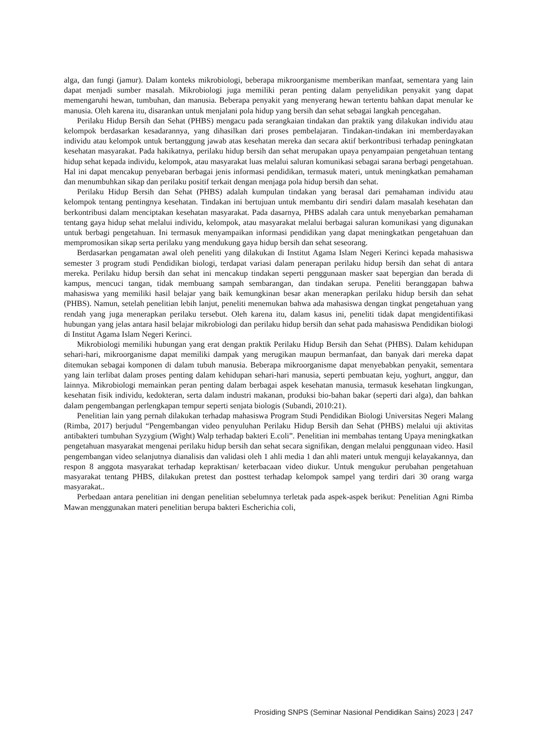alga, dan fungi (jamur). Dalam konteks mikrobiologi, beberapa mikroorganisme memberikan manfaat, sementara yang lain dapat menjadi sumber masalah. Mikrobiologi juga memiliki peran penting dalam penyelidikan penyakit yang dapat memengaruhi hewan, tumbuhan, dan manusia. Beberapa penyakit yang menyerang hewan tertentu bahkan dapat menular ke manusia. Oleh karena itu, disarankan untuk menjalani pola hidup yang bersih dan sehat sebagai langkah pencegahan.
Perilaku Hidup Bersih dan Sehat (PHBS) mengacu pada serangkaian tindakan dan praktik yang dilakukan individu atau kelompok berdasarkan kesadarannya, yang dihasilkan dari proses pembelajaran. Tindakan-tindakan ini memberdayakan individu atau kelompok untuk bertanggung jawab atas kesehatan mereka dan secara aktif berkontribusi terhadap peningkatan kesehatan masyarakat. Pada hakikatnya, perilaku hidup bersih dan sehat merupakan upaya penyampaian pengetahuan tentang hidup sehat kepada individu, kelompok, atau masyarakat luas melalui saluran komunikasi sebagai sarana berbagi pengetahuan. Hal ini dapat mencakup penyebaran berbagai jenis informasi pendidikan, termasuk materi, untuk meningkatkan pemahaman dan menumbuhkan sikap dan perilaku positif terkait dengan menjaga pola hidup bersih dan sehat.
Perilaku Hidup Bersih dan Sehat (PHBS) adalah kumpulan tindakan yang berasal dari pemahaman individu atau kelompok tentang pentingnya kesehatan. Tindakan ini bertujuan untuk membantu diri sendiri dalam masalah kesehatan dan berkontribusi dalam menciptakan kesehatan masyarakat. Pada dasarnya, PHBS adalah cara untuk menyebarkan pemahaman tentang gaya hidup sehat melalui individu, kelompok, atau masyarakat melalui berbagai saluran komunikasi yang digunakan untuk berbagi pengetahuan. Ini termasuk menyampaikan informasi pendidikan yang dapat meningkatkan pengetahuan dan mempromosikan sikap serta perilaku yang mendukung gaya hidup bersih dan sehat seseorang.
Berdasarkan pengamatan awal oleh peneliti yang dilakukan di Institut Agama Islam Negeri Kerinci kepada mahasiswa semester 3 program studi Pendidikan biologi, terdapat variasi dalam penerapan perilaku hidup bersih dan sehat di antara mereka. Perilaku hidup bersih dan sehat ini mencakup tindakan seperti penggunaan masker saat bepergian dan berada di kampus, mencuci tangan, tidak membuang sampah sembarangan, dan tindakan serupa. Peneliti beranggapan bahwa mahasiswa yang memiliki hasil belajar yang baik kemungkinan besar akan menerapkan perilaku hidup bersih dan sehat (PHBS). Namun, setelah penelitian lebih lanjut, peneliti menemukan bahwa ada mahasiswa dengan tingkat pengetahuan yang rendah yang juga menerapkan perilaku tersebut. Oleh karena itu, dalam kasus ini, peneliti tidak dapat mengidentifikasi hubungan yang jelas antara hasil belajar mikrobiologi dan perilaku hidup bersih dan sehat pada mahasiswa Pendidikan biologi di Institut Agama Islam Negeri Kerinci.
Mikrobiologi memiliki hubungan yang erat dengan praktik Perilaku Hidup Bersih dan Sehat (PHBS). Dalam kehidupan sehari-hari, mikroorganisme dapat memiliki dampak yang merugikan maupun bermanfaat, dan banyak dari mereka dapat ditemukan sebagai komponen di dalam tubuh manusia. Beberapa mikroorganisme dapat menyebabkan penyakit, sementara yang lain terlibat dalam proses penting dalam kehidupan sehari-hari manusia, seperti pembuatan keju, yoghurt, anggur, dan lainnya. Mikrobiologi memainkan peran penting dalam berbagai aspek kesehatan manusia, termasuk kesehatan lingkungan, kesehatan fisik individu, kedokteran, serta dalam industri makanan, produksi bio-bahan bakar (seperti dari alga), dan bahkan dalam pengembangan perlengkapan tempur seperti senjata biologis (Subandi, 2010:21).
Penelitian lain yang pernah dilakukan terhadap mahasiswa Program Studi Pendidikan Biologi Universitas Negeri Malang (Rimba, 2017) berjudul “Pengembangan video penyuluhan Perilaku Hidup Bersih dan Sehat (PHBS) melalui uji aktivitas antibakteri tumbuhan Syzygium (Wight) Walp terhadap bakteri E.coli”. Penelitian ini membahas tentang Upaya meningkatkan pengetahuan masyarakat mengenai perilaku hidup bersih dan sehat secara signifikan, dengan melalui penggunaan video. Hasil pengembangan video selanjutnya dianalisis dan validasi oleh 1 ahli media 1 dan ahli materi untuk menguji kelayakannya, dan respon 8 anggota masyarakat terhadap kepraktisan/ keterbacaan video diukur. Untuk mengukur perubahan pengetahuan masyarakat tentang PHBS, dilakukan pretest dan posttest terhadap kelompok sampel yang terdiri dari 30 orang warga masyarakat..
Perbedaan antara penelitian ini dengan penelitian sebelumnya terletak pada aspek-aspek berikut: Penelitian Agni Rimba Mawan menggunakan materi penelitian berupa bakteri Escherichia coli,
Prosiding SNPS (Seminar Nasional Pendidikan Sains) 2023 | 247